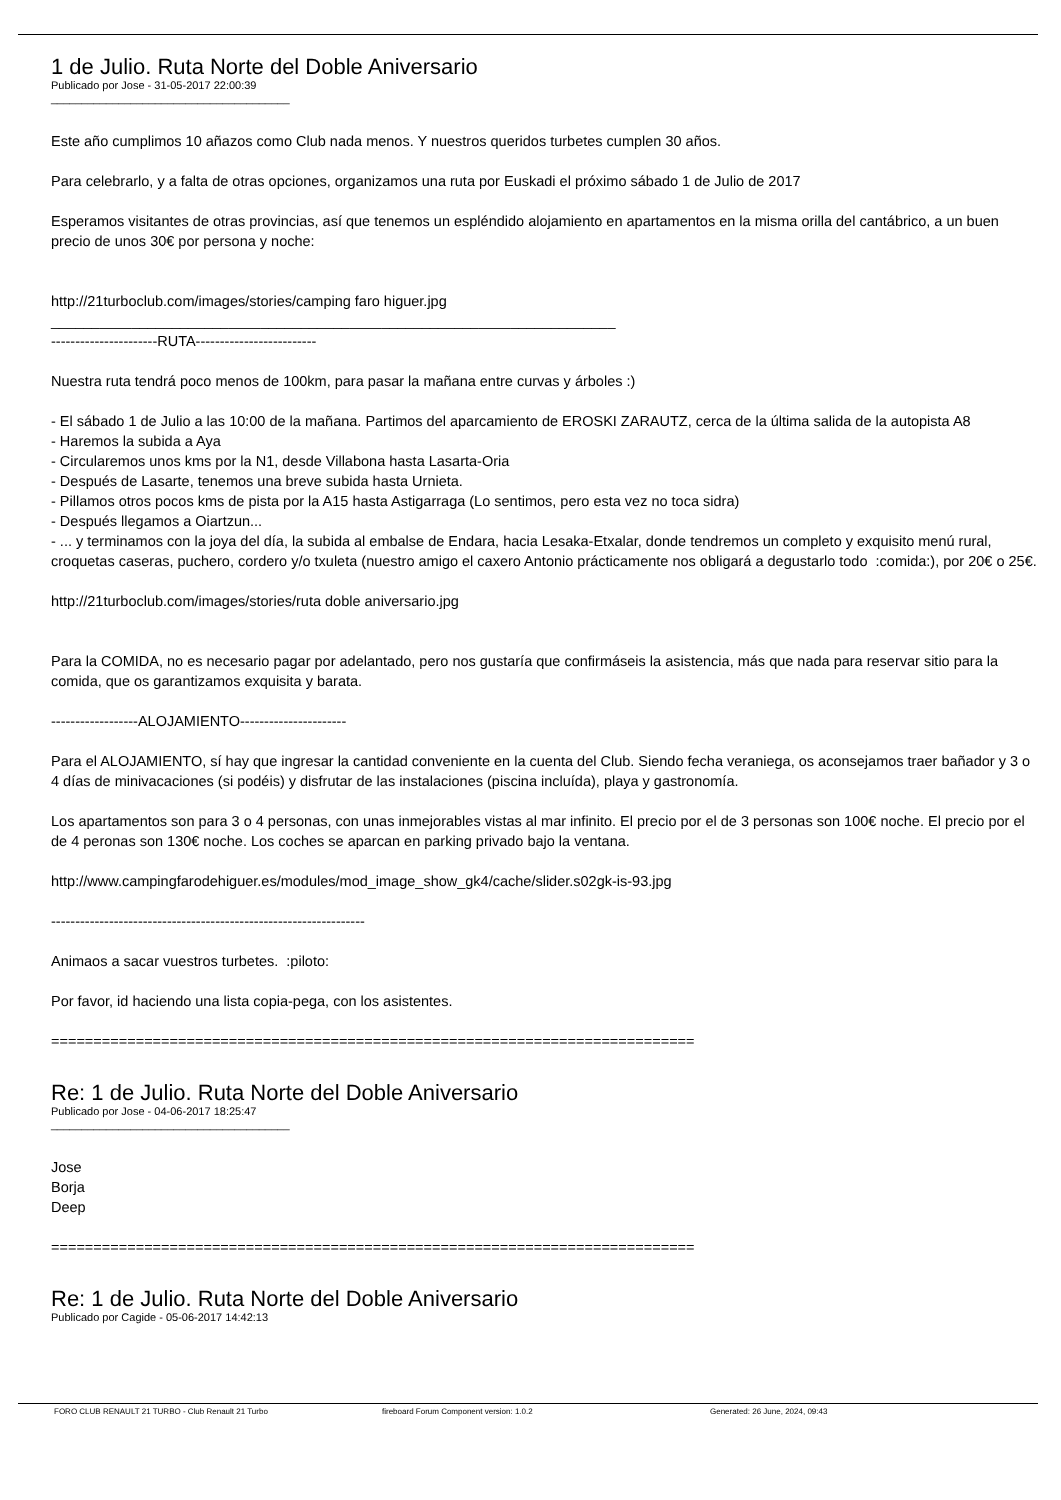1 de Julio. Ruta Norte del Doble Aniversario
Publicado por Jose - 31-05-2017 22:00:39
_______________________________________
Este año cumplimos 10 añazos como Club nada menos. Y nuestros queridos turbetes cumplen 30 años.
Para celebrarlo, y a falta de otras opciones, organizamos una ruta por Euskadi el próximo sábado 1 de Julio de 2017
Esperamos visitantes de otras provincias, así que tenemos un espléndido alojamiento en apartamentos en la misma orilla del cantábrico, a un buen precio de unos 30€ por persona y noche:
http://21turboclub.com/images/stories/camping faro higuer.jpg
______________________________________________________________________
----------------------RUTA-------------------------
Nuestra ruta tendrá poco menos de 100km, para pasar la mañana entre curvas y árboles :)
- El sábado 1 de Julio a las 10:00 de la mañana. Partimos del aparcamiento de EROSKI ZARAUTZ, cerca de la última salida de la autopista A8
- Haremos la subida a Aya
- Circularemos unos kms por la N1, desde Villabona hasta Lasarta-Oria
- Después de Lasarte, tenemos una breve subida hasta Urnieta.
- Pillamos otros pocos kms de pista por la A15 hasta Astigarraga (Lo sentimos, pero esta vez no toca sidra)
- Después llegamos a Oiartzun...
- ... y terminamos con la joya del día, la subida al embalse de Endara, hacia Lesaka-Etxalar, donde tendremos un completo y exquisito menú rural, croquetas caseras, puchero, cordero y/o txuleta (nuestro amigo el caxero Antonio prácticamente nos obligará a degustarlo todo :comida:), por 20€ o 25€.
http://21turboclub.com/images/stories/ruta doble aniversario.jpg
Para la COMIDA, no es necesario pagar por adelantado, pero nos gustaría que confirmáseis la asistencia, más que nada para reservar sitio para la comida, que os garantizamos exquisita y barata.
------------------ALOJAMIENTO----------------------
Para el ALOJAMIENTO, sí hay que ingresar la cantidad conveniente en la cuenta del Club. Siendo fecha veraniega, os aconsejamos traer bañador y 3 o 4 días de minivacaciones (si podéis) y disfrutar de las instalaciones (piscina incluída), playa y gastronomía.
Los apartamentos son para 3 o 4 personas, con unas inmejorables vistas al mar infinito. El precio por el de 3 personas son 100€ noche. El precio por el de 4 peronas son 130€ noche. Los coches se aparcan en parking privado bajo la ventana.
http://www.campingfarodehiguer.es/modules/mod_image_show_gk4/cache/slider.s02gk-is-93.jpg
-----------------------------------------------------------------
Animaos a sacar vuestros turbetes. :piloto:
Por favor, id haciendo una lista copia-pega, con los asistentes.
============================================================================
Re: 1 de Julio. Ruta Norte del Doble Aniversario
Publicado por Jose - 04-06-2017 18:25:47
_______________________________________
Jose
Borja
Deep
============================================================================
Re: 1 de Julio. Ruta Norte del Doble Aniversario
Publicado por Cagide - 05-06-2017 14:42:13
FORO CLUB RENAULT 21 TURBO - Club Renault 21 Turbo fireboard Forum Component version: 1.0.2 Generated: 26 June, 2024, 09:43